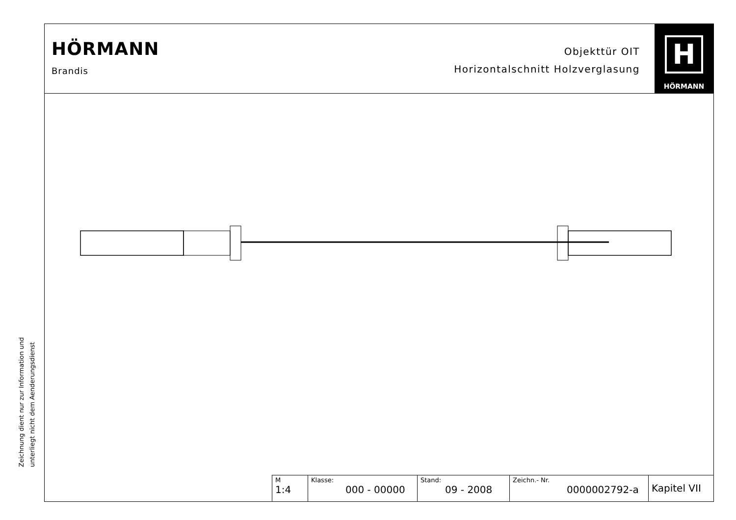Zeichnung dient nur zur Information und
unterliegt nicht dem Aenderungsdienst
HÖRMANN
Brandis
Objekttür OIT
Horizontalschnitt Holzverglasung
H
HÖRMANN
| M 1:4 | Klasse: 000 - 00000 | Stand: 09 - 2008 | Zeichn.- Nr. 0000002792-a | Kapitel VII |